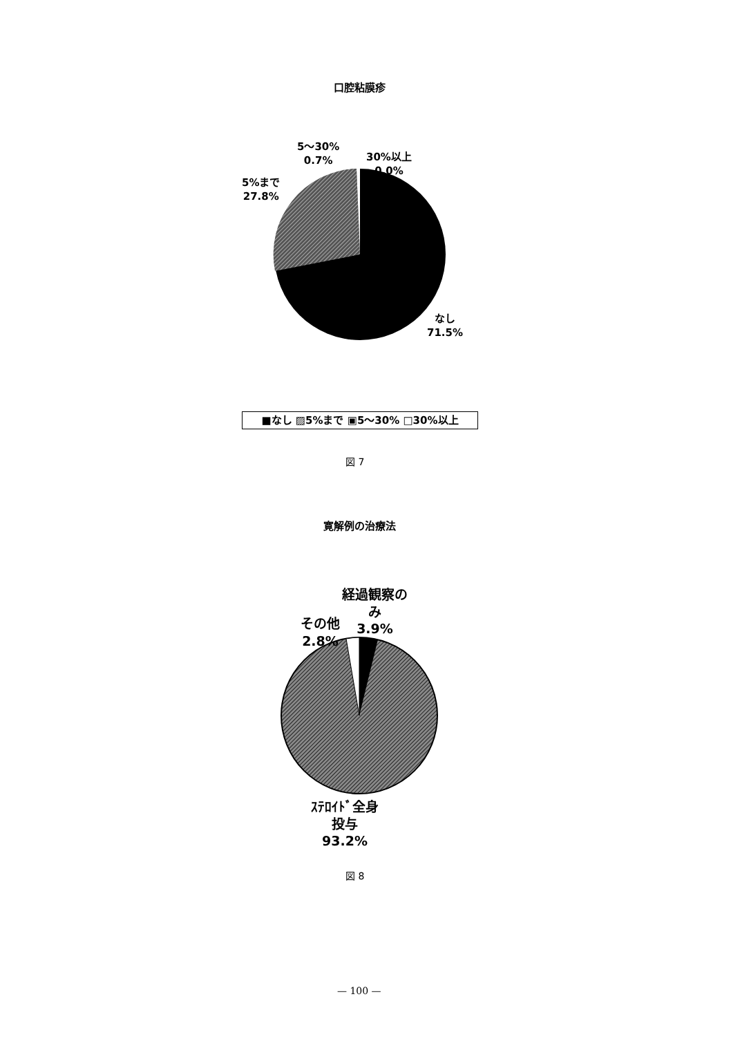口腔粘膜疹
5～30%
0.7%
30%以上
0.0%
5%まで
27.8%
なし
71.5%
■なし ▨5%まで ▣5～30% □30%以上
図 7
寛解例の治療法
経過観察の
み
3.9%
その他
2.8%
ｽﾃﾛｲﾄﾞ全身
投与
93.2%
図 8
— 100 —